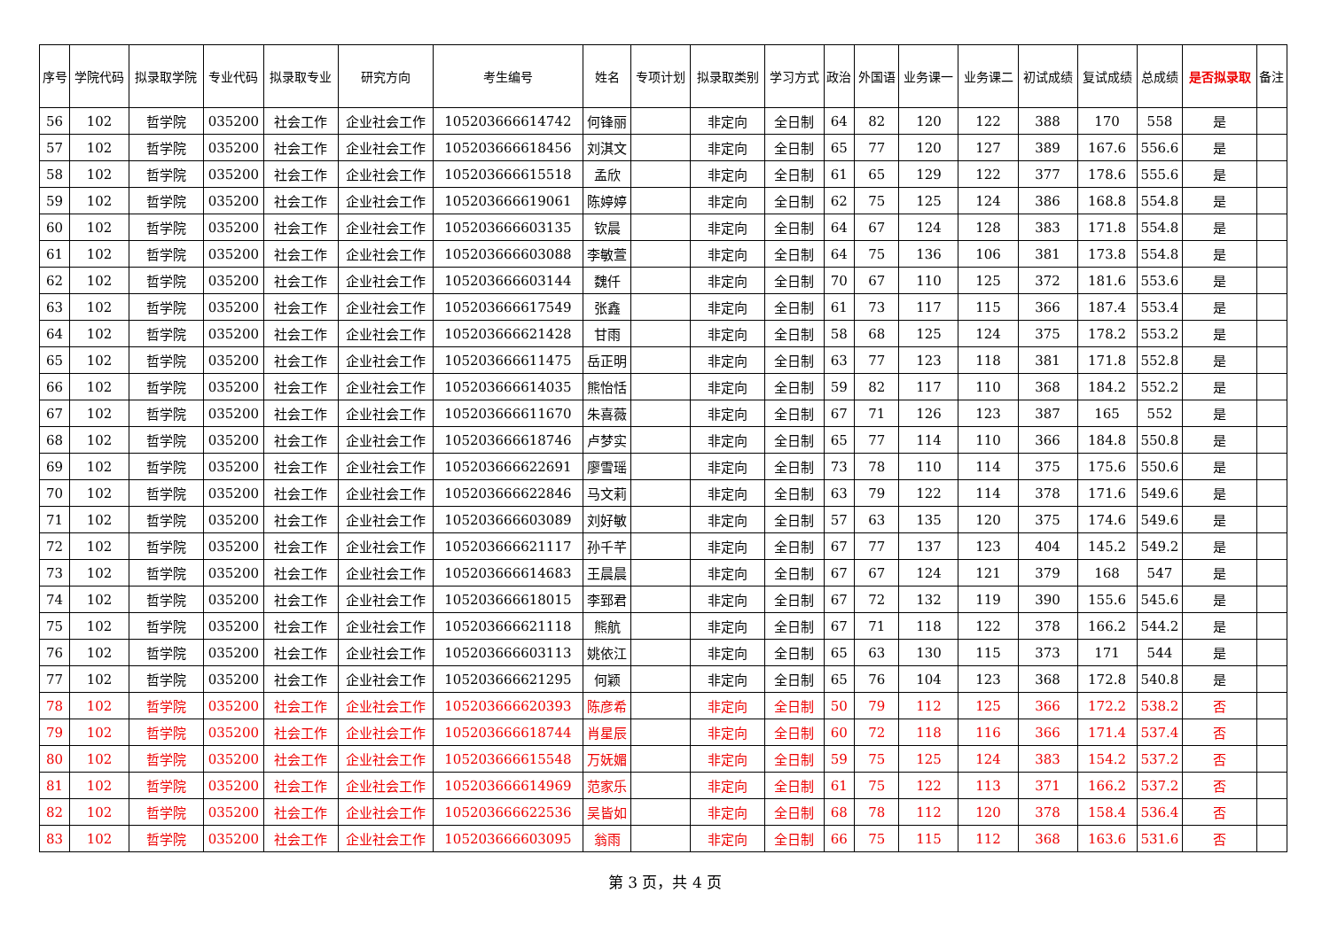| 序号 | 学院代码 | 拟录取学院 | 专业代码 | 拟录取专业 | 研究方向 | 考生编号 | 姓名 | 专项计划 | 拟录取类别 | 学习方式 | 政治 | 外国语 | 业务课一 | 业务课二 | 初试成绩 | 复试成绩 | 总成绩 | 是否拟录取 | 备注 |
| --- | --- | --- | --- | --- | --- | --- | --- | --- | --- | --- | --- | --- | --- | --- | --- | --- | --- | --- | --- |
| 56 | 102 | 哲学院 | 035200 | 社会工作 | 企业社会工作 | 105203666614742 | 何锋丽 | | 非定向 | 全日制 | 64 | 82 | 120 | 122 | 388 | 170 | 558 | 是 | |
| 57 | 102 | 哲学院 | 035200 | 社会工作 | 企业社会工作 | 105203666618456 | 刘淇文 | | 非定向 | 全日制 | 65 | 77 | 120 | 127 | 389 | 167.6 | 556.6 | 是 | |
| 58 | 102 | 哲学院 | 035200 | 社会工作 | 企业社会工作 | 105203666615518 | 孟欣 | | 非定向 | 全日制 | 61 | 65 | 129 | 122 | 377 | 178.6 | 555.6 | 是 | |
| 59 | 102 | 哲学院 | 035200 | 社会工作 | 企业社会工作 | 105203666619061 | 陈婷婷 | | 非定向 | 全日制 | 62 | 75 | 125 | 124 | 386 | 168.8 | 554.8 | 是 | |
| 60 | 102 | 哲学院 | 035200 | 社会工作 | 企业社会工作 | 105203666603135 | 钦晨 | | 非定向 | 全日制 | 64 | 67 | 124 | 128 | 383 | 171.8 | 554.8 | 是 | |
| 61 | 102 | 哲学院 | 035200 | 社会工作 | 企业社会工作 | 105203666603088 | 李敏萱 | | 非定向 | 全日制 | 64 | 75 | 136 | 106 | 381 | 173.8 | 554.8 | 是 | |
| 62 | 102 | 哲学院 | 035200 | 社会工作 | 企业社会工作 | 105203666603144 | 魏仟 | | 非定向 | 全日制 | 70 | 67 | 110 | 125 | 372 | 181.6 | 553.6 | 是 | |
| 63 | 102 | 哲学院 | 035200 | 社会工作 | 企业社会工作 | 105203666617549 | 张鑫 | | 非定向 | 全日制 | 61 | 73 | 117 | 115 | 366 | 187.4 | 553.4 | 是 | |
| 64 | 102 | 哲学院 | 035200 | 社会工作 | 企业社会工作 | 105203666621428 | 甘雨 | | 非定向 | 全日制 | 58 | 68 | 125 | 124 | 375 | 178.2 | 553.2 | 是 | |
| 65 | 102 | 哲学院 | 035200 | 社会工作 | 企业社会工作 | 105203666611475 | 岳正明 | | 非定向 | 全日制 | 63 | 77 | 123 | 118 | 381 | 171.8 | 552.8 | 是 | |
| 66 | 102 | 哲学院 | 035200 | 社会工作 | 企业社会工作 | 105203666614035 | 熊怡恬 | | 非定向 | 全日制 | 59 | 82 | 117 | 110 | 368 | 184.2 | 552.2 | 是 | |
| 67 | 102 | 哲学院 | 035200 | 社会工作 | 企业社会工作 | 105203666611670 | 朱喜薇 | | 非定向 | 全日制 | 67 | 71 | 126 | 123 | 387 | 165 | 552 | 是 | |
| 68 | 102 | 哲学院 | 035200 | 社会工作 | 企业社会工作 | 105203666618746 | 卢梦实 | | 非定向 | 全日制 | 65 | 77 | 114 | 110 | 366 | 184.8 | 550.8 | 是 | |
| 69 | 102 | 哲学院 | 035200 | 社会工作 | 企业社会工作 | 105203666622691 | 廖雪瑶 | | 非定向 | 全日制 | 73 | 78 | 110 | 114 | 375 | 175.6 | 550.6 | 是 | |
| 70 | 102 | 哲学院 | 035200 | 社会工作 | 企业社会工作 | 105203666622846 | 马文莉 | | 非定向 | 全日制 | 63 | 79 | 122 | 114 | 378 | 171.6 | 549.6 | 是 | |
| 71 | 102 | 哲学院 | 035200 | 社会工作 | 企业社会工作 | 105203666603089 | 刘好敏 | | 非定向 | 全日制 | 57 | 63 | 135 | 120 | 375 | 174.6 | 549.6 | 是 | |
| 72 | 102 | 哲学院 | 035200 | 社会工作 | 企业社会工作 | 105203666621117 | 孙千芊 | | 非定向 | 全日制 | 67 | 77 | 137 | 123 | 404 | 145.2 | 549.2 | 是 | |
| 73 | 102 | 哲学院 | 035200 | 社会工作 | 企业社会工作 | 105203666614683 | 王晨晨 | | 非定向 | 全日制 | 67 | 67 | 124 | 121 | 379 | 168 | 547 | 是 | |
| 74 | 102 | 哲学院 | 035200 | 社会工作 | 企业社会工作 | 105203666618015 | 李郅君 | | 非定向 | 全日制 | 67 | 72 | 132 | 119 | 390 | 155.6 | 545.6 | 是 | |
| 75 | 102 | 哲学院 | 035200 | 社会工作 | 企业社会工作 | 105203666621118 | 熊航 | | 非定向 | 全日制 | 67 | 71 | 118 | 122 | 378 | 166.2 | 544.2 | 是 | |
| 76 | 102 | 哲学院 | 035200 | 社会工作 | 企业社会工作 | 105203666603113 | 姚依江 | | 非定向 | 全日制 | 65 | 63 | 130 | 115 | 373 | 171 | 544 | 是 | |
| 77 | 102 | 哲学院 | 035200 | 社会工作 | 企业社会工作 | 105203666621295 | 何颖 | | 非定向 | 全日制 | 65 | 76 | 104 | 123 | 368 | 172.8 | 540.8 | 是 | |
| 78 | 102 | 哲学院 | 035200 | 社会工作 | 企业社会工作 | 105203666620393 | 陈彦希 | | 非定向 | 全日制 | 50 | 79 | 112 | 125 | 366 | 172.2 | 538.2 | 否 | |
| 79 | 102 | 哲学院 | 035200 | 社会工作 | 企业社会工作 | 105203666618744 | 肖星辰 | | 非定向 | 全日制 | 60 | 72 | 118 | 116 | 366 | 171.4 | 537.4 | 否 | |
| 80 | 102 | 哲学院 | 035200 | 社会工作 | 企业社会工作 | 105203666615548 | 万妩媚 | | 非定向 | 全日制 | 59 | 75 | 125 | 124 | 383 | 154.2 | 537.2 | 否 | |
| 81 | 102 | 哲学院 | 035200 | 社会工作 | 企业社会工作 | 105203666614969 | 范家乐 | | 非定向 | 全日制 | 61 | 75 | 122 | 113 | 371 | 166.2 | 537.2 | 否 | |
| 82 | 102 | 哲学院 | 035200 | 社会工作 | 企业社会工作 | 105203666622536 | 吴皆如 | | 非定向 | 全日制 | 68 | 78 | 112 | 120 | 378 | 158.4 | 536.4 | 否 | |
| 83 | 102 | 哲学院 | 035200 | 社会工作 | 企业社会工作 | 105203666603095 | 翁雨 | | 非定向 | 全日制 | 66 | 75 | 115 | 112 | 368 | 163.6 | 531.6 | 否 | |
第 3 页，共 4 页